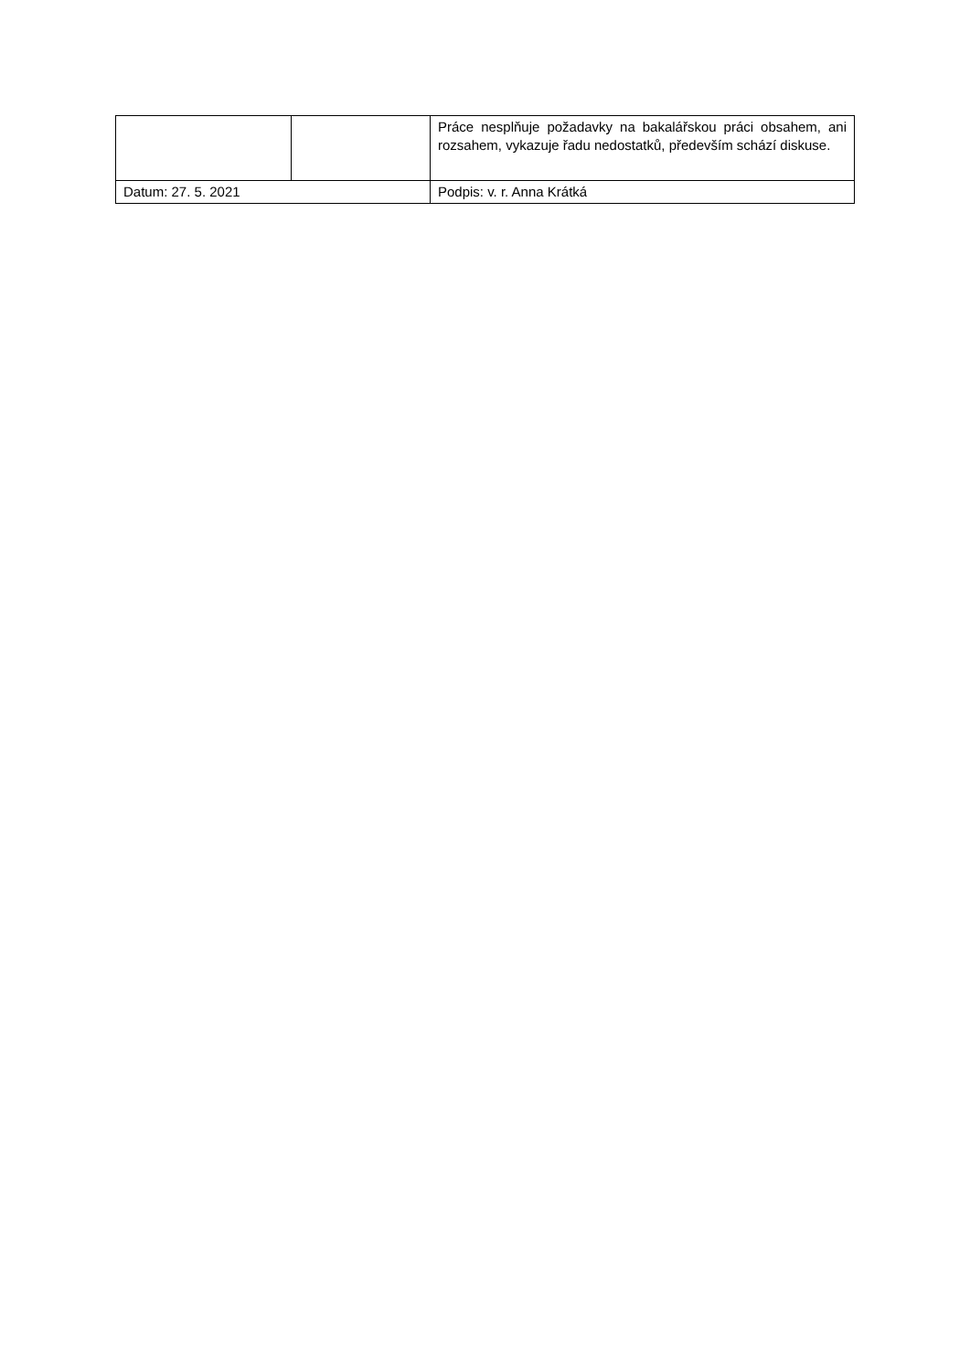| | | Práce nesplňuje požadavky na bakalářskou práci obsahem, ani rozsahem, vykazuje řadu nedostatků, především schází diskuse. | |
| Datum: 27. 5. 2021 | | | Podpis: v. r. Anna Krátká |